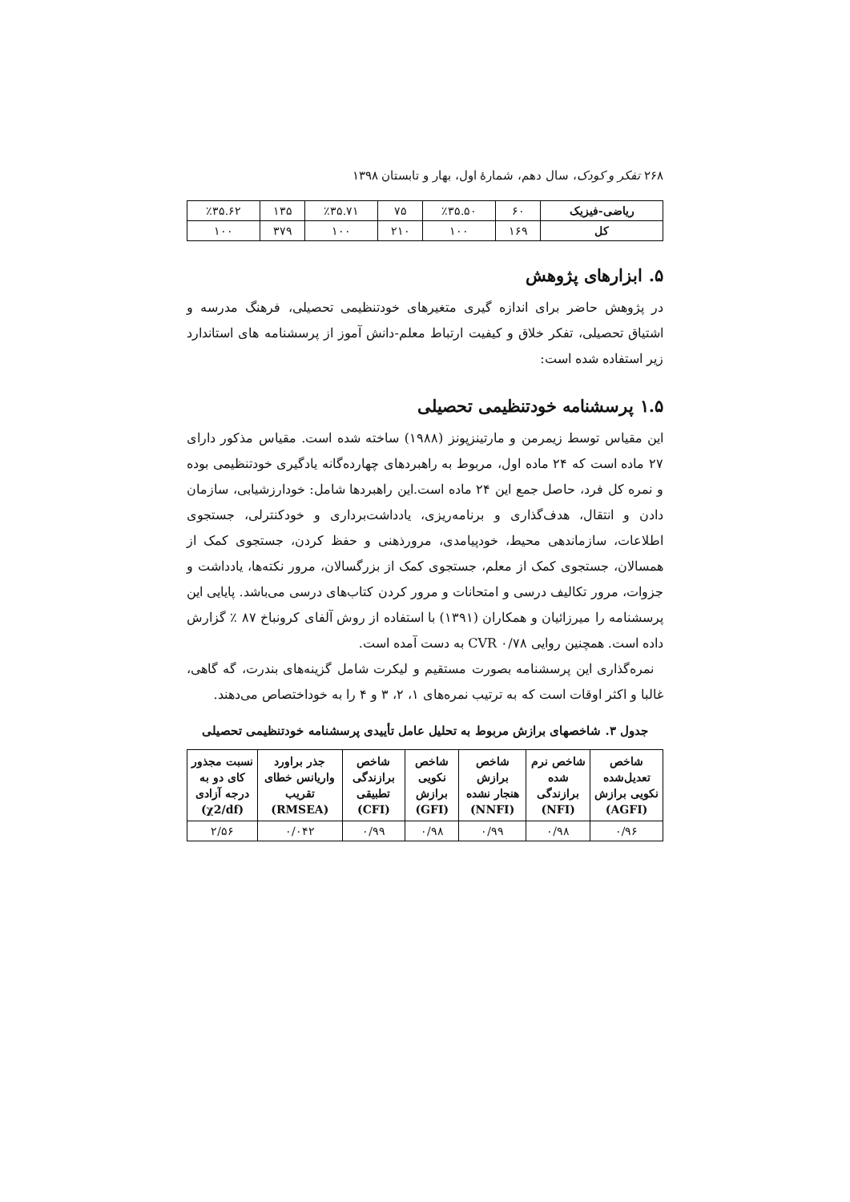۲۶۸ تفکر و کودک، سال دهم، شمارهٔ اول، بهار و تابستان ۱۳۹۸
| ریاضی-فیزیک | ۶۰ | ٪۳۵.۵۰ | ۷۵ | ٪۳۵.۷۱ | ۱۳۵ | ٪۳۵.۶۲ |
| کل | ۱۶۹ | ۱۰۰ | ۲۱۰ | ۱۰۰ | ۳۷۹ | ۱۰۰ |
۵. ابزارهای پژوهش
در پژوهش حاضر برای اندازه گیری متغیرهای خودتنظیمی تحصیلی، فرهنگ مدرسه و اشتیاق تحصیلی، تفکر خلاق و کیفیت ارتباط معلم-دانش آموز از پرسشنامه های استاندارد زیر استفاده شده است:
۱.۵ پرسشنامه خودتنظیمی تحصیلی
این مقیاس توسط زیمرمن و مارتینزپونز (۱۹۸۸) ساخته شده است. مقیاس مذکور دارای ۲۷ ماده است که ۲۴ ماده اول، مربوط به راهبردهای چهارده‌گانه یادگیری خودتنظیمی بوده و نمره کل فرد، حاصل جمع این ۲۴ ماده است.این راهبردها شامل: خودارزشیابی، سازمان دادن و انتقال، هدف‌گذاری و برنامه‌ریزی، یادداشت‌برداری و خودکنترلی، جستجوی اطلاعات، سازماندهی محیط، خودپیامدی، مرورذهنی و حفظ کردن، جستجوی کمک از همسالان، جستجوی کمک از معلم، جستجوی کمک از بزرگسالان، مرور نکته‌ها، یادداشت و جزوات، مرور تکالیف درسی و امتحانات و مرور کردن کتاب‌های درسی می‌باشد. پایایی این پرسشنامه را میرزائیان و همکاران (۱۳۹۱) با استفاده از روش آلفای کرونباخ ۸۷ ٪ گزارش داده است. همچنین روایی CVR ۰/۷۸ به دست آمده است.
نمره‌گذاری این پرسشنامه بصورت مستقیم و لیکرت شامل گزینه‌های بندرت، گه گاهی، غالبا و اکثر اوقات است که به ترتیب نمره‌های ۱، ۲، ۳ و ۴ را به خوداختصاص می‌دهند.
جدول ۳. شاخصهای برازش مربوط به تحلیل عامل تأییدی پرسشنامه خودتنظیمی تحصیلی
| شاخص تعدیل‌شده نکویی برازش (AGFI) | شاخص نرم شده برازندگی (NFI) | شاخص برازش هنجار نشده (NNFI) | شاخص نکویی برازش (GFI) | شاخص برازندگی تطبیقی (CFI) | جذر براورد واریانس خطای تقریب (RMSEA) | نسبت مجذور کای دو به درجه آزادی (χ2/df) |
| --- | --- | --- | --- | --- | --- | --- |
| ۰/۹۶ | ۰/۹۸ | ۰/۹۹ | ۰/۹۸ | ۰/۹۹ | ۰/۰۴۲ | ۲/۵۶ |